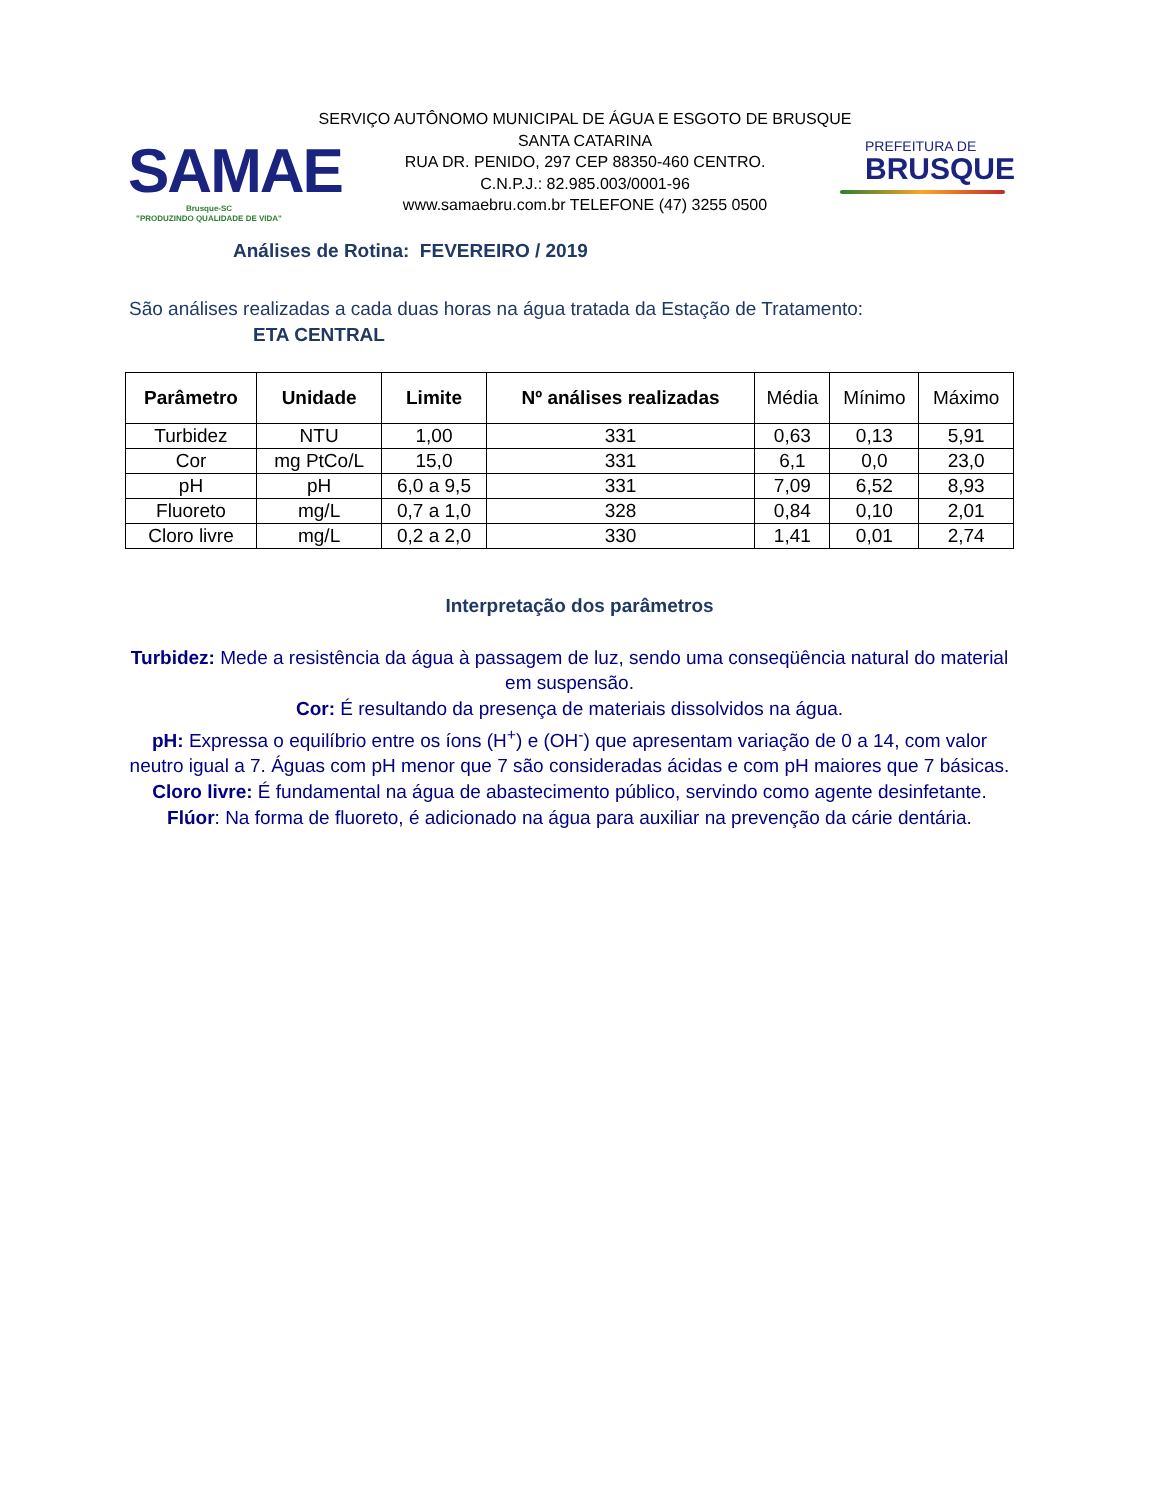SAMAE
Brusque-SC
"PRODUZINDO QUALIDADE DE VIDA"
SERVIÇO AUTÔNOMO MUNICIPAL DE ÁGUA E ESGOTO DE BRUSQUE
SANTA CATARINA
RUA DR. PENIDO, 297 CEP 88350-460 CENTRO.
C.N.P.J.: 82.985.003/0001-96
www.samaebru.com.br TELEFONE (47) 3255 0500
PREFEITURA DE
BRUSQUE
Análises de Rotina: FEVEREIRO / 2019
São análises realizadas a cada duas horas na água tratada da Estação de Tratamento:
ETA CENTRAL
| Parâmetro | Unidade | Limite | Nº análises realizadas | Média | Mínimo | Máximo |
| --- | --- | --- | --- | --- | --- | --- |
| Turbidez | NTU | 1,00 | 331 | 0,63 | 0,13 | 5,91 |
| Cor | mg PtCo/L | 15,0 | 331 | 6,1 | 0,0 | 23,0 |
| pH | pH | 6,0 a 9,5 | 331 | 7,09 | 6,52 | 8,93 |
| Fluoreto | mg/L | 0,7 a 1,0 | 328 | 0,84 | 0,10 | 2,01 |
| Cloro livre | mg/L | 0,2 a 2,0 | 330 | 1,41 | 0,01 | 2,74 |
Interpretação dos parâmetros
Turbidez: Mede a resistência da água à passagem de luz, sendo uma conseqüência natural do material em suspensão.
Cor: É resultando da presença de materiais dissolvidos na água.
pH: Expressa o equilíbrio entre os íons (H<sup>+</sup>) e (OH<sup>-</sup>) que apresentam variação de 0 a 14, com valor neutro igual a 7. Águas com pH menor que 7 são consideradas ácidas e com pH maiores que 7 básicas.
Cloro livre: É fundamental na água de abastecimento público, servindo como agente desinfetante.
Flúor: Na forma de fluoreto, é adicionado na água para auxiliar na prevenção da cárie dentária.